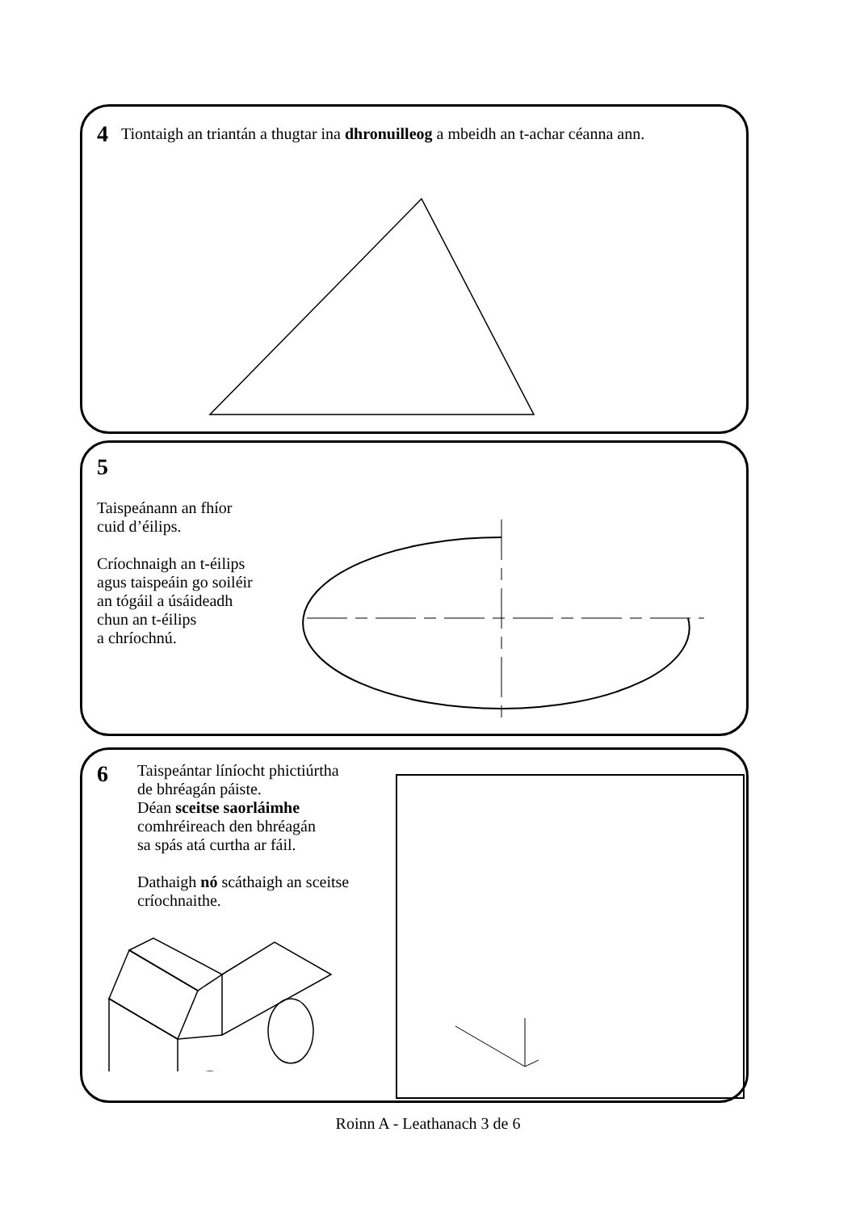4
Tiontaigh an triantán a thugtar ina dhronuilleog a mbeidh an t-achar céanna ann.
5
Taispeánann an fhíor
cuid d’éilips.
Críochnaigh an t-éilips
agus taispeáin go soiléir
an tógáil a úsáideadh
chun an t-éilips
a chríochnú.
6
Taispeántar líníocht phictiúrtha
de bhréagán páiste.
Déan sceitse saorláimhe
comhréireach den bhréagán
sa spás atá curtha ar fáil.
Dathaigh nó scáthaigh an sceitse
críochnaithe.
Roinn A - Leathanach 3 de 6